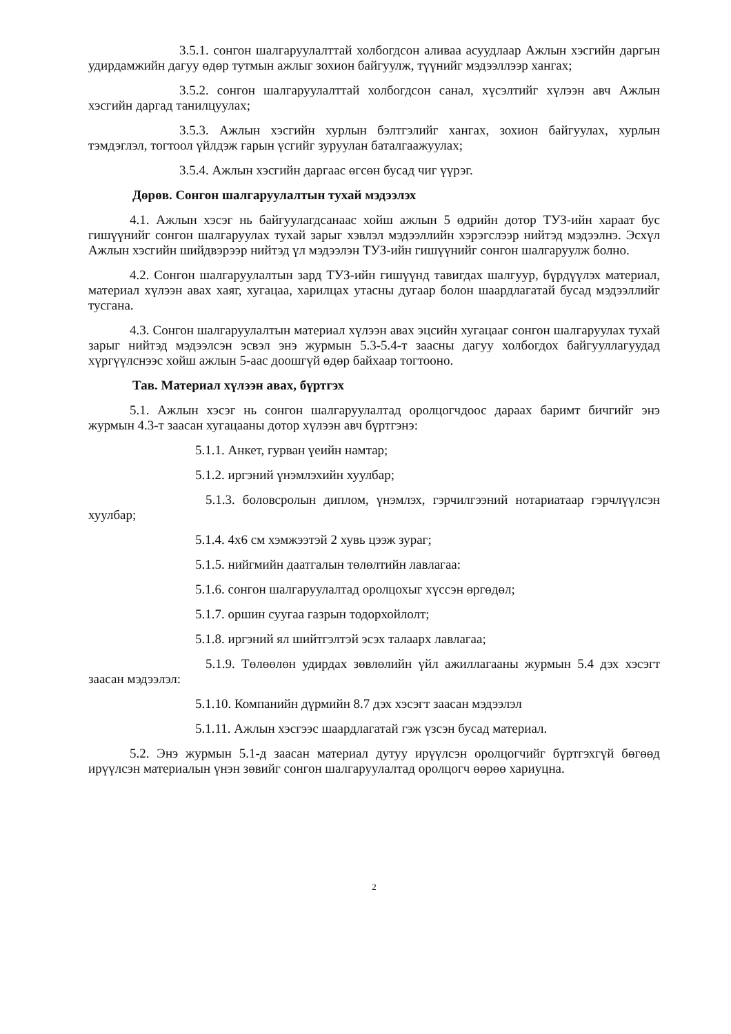3.5.1. сонгон шалгаруулалттай холбогдсон аливаа асуудлаар Ажлын хэсгийн даргын удирдамжийн дагуу өдөр тутмын ажлыг зохион байгуулж, түүнийг мэдээллээр хангах;
3.5.2. сонгон шалгаруулалттай холбогдсон санал, хүсэлтийг хүлээн авч Ажлын хэсгийн даргад танилцуулах;
3.5.3. Ажлын хэсгийн хурлын бэлтгэлийг хангах, зохион байгуулах, хурлын тэмдэглэл, тогтоол үйлдэж гарын үсгийг зуруулан баталгаажуулах;
3.5.4. Ажлын хэсгийн даргаас өгсөн бусад чиг үүрэг.
Дөрөв. Сонгон шалгаруулалтын тухай мэдээлэх
4.1. Ажлын хэсэг нь байгуулагдсанаас хойш ажлын 5 өдрийн дотор ТУЗ-ийн хараат бус гишүүнийг сонгон шалгаруулах тухай зарыг хэвлэл мэдээллийн хэрэгслээр нийтэд мэдээлнэ. Эсхүл Ажлын хэсгийн шийдвэрээр нийтэд үл мэдээлэн ТУЗ-ийн гишүүнийг сонгон шалгаруулж болно.
4.2. Сонгон шалгаруулалтын зард ТУЗ-ийн гишүүнд тавигдах шалгуур, бүрдүүлэх материал, материал хүлээн авах хаяг, хугацаа, харилцах утасны дугаар болон шаардлагатай бусад мэдээллийг тусгана.
4.3. Сонгон шалгаруулалтын материал хүлээн авах эцсийн хугацааг сонгон шалгаруулах тухай зарыг нийтэд мэдээлсэн эсвэл энэ журмын 5.3-5.4-т заасны дагуу холбогдох байгууллагуудад хүргүүлснээс хойш ажлын 5-аас доошгүй өдөр байхаар тогтооно.
Тав. Материал хүлээн авах, бүртгэх
5.1. Ажлын хэсэг нь сонгон шалгаруулалтад оролцогчдоос дараах баримт бичгийг энэ журмын 4.3-т заасан хугацааны дотор хүлээн авч бүртгэнэ:
5.1.1. Анкет, гурван үеийн намтар;
5.1.2. иргэний үнэмлэхийн хуулбар;
5.1.3. боловсролын диплом, үнэмлэх, гэрчилгээний нотариатаар гэрчлүүлсэн хуулбар;
5.1.4. 4х6 см хэмжээтэй 2 хувь цээж зураг;
5.1.5. нийгмийн даатгалын төлөлтийн лавлагаа:
5.1.6. сонгон шалгаруулалтад оролцохыг хүссэн өргөдөл;
5.1.7. оршин суугаа газрын тодорхойлолт;
5.1.8. иргэний ял шийтгэлтэй эсэх талаарх лавлагаа;
5.1.9. Төлөөлөн удирдах зөвлөлийн үйл ажиллагааны журмын 5.4 дэх хэсэгт заасан мэдээлэл:
5.1.10. Компанийн дүрмийн 8.7 дэх хэсэгт заасан мэдээлэл
5.1.11. Ажлын хэсгээс шаардлагатай гэж үзсэн бусад материал.
5.2. Энэ журмын 5.1-д заасан материал дутуу ирүүлсэн оролцогчийг бүртгэхгүй бөгөөд ирүүлсэн материалын үнэн зөвийг сонгон шалгаруулалтад оролцогч өөрөө хариуцна.
2